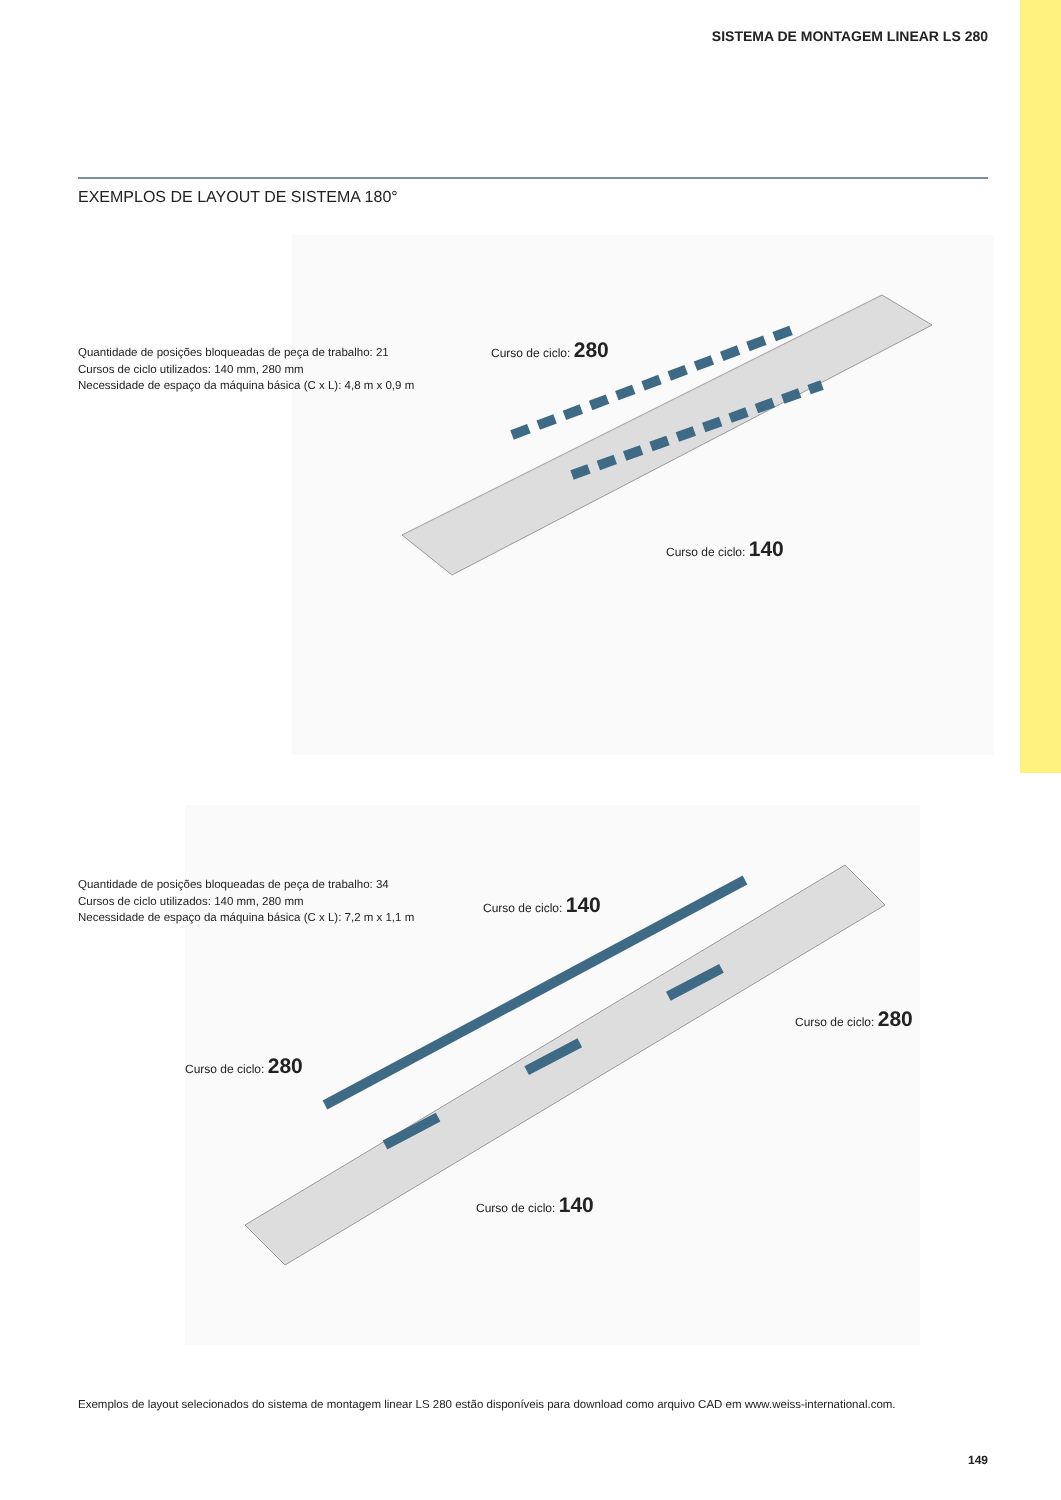SISTEMA DE MONTAGEM LINEAR LS 280
EXEMPLOS DE LAYOUT DE SISTEMA 180°
Quantidade de posições bloqueadas de peça de trabalho: 21
Cursos de ciclo utilizados: 140 mm, 280 mm
Necessidade de espaço da máquina básica (C x L): 4,8 m x 0,9 m
Curso de ciclo: 280
Curso de ciclo: 140
Quantidade de posições bloqueadas de peça de trabalho: 34
Cursos de ciclo utilizados: 140 mm, 280 mm
Necessidade de espaço da máquina básica (C x L): 7,2 m x 1,1 m
Curso de ciclo: 140
Curso de ciclo: 280
Curso de ciclo: 280
Curso de ciclo: 140
Exemplos de layout selecionados do sistema de montagem linear LS 280 estão disponíveis para download como arquivo CAD em www.weiss-international.com.
149